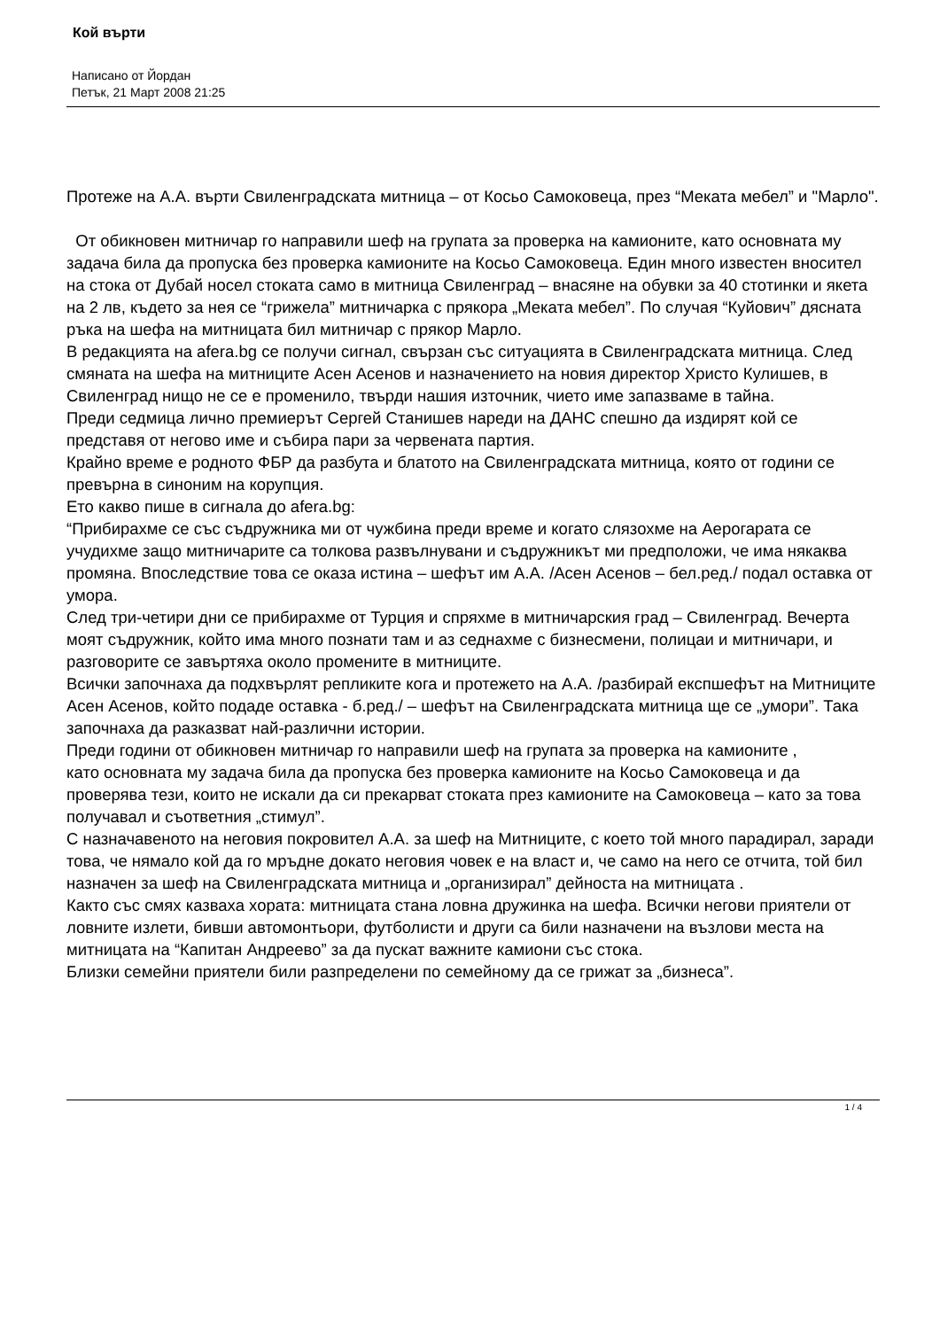Кой върти
Написано от Йордан
Петък, 21 Март 2008 21:25
Протеже на А.А. върти Свиленградската митница – от Косьо Самоковеца, през “Меката мебел” и "Марло".
От обикновен митничар го направили шеф на групата за проверка на камионите, като основната му задача била да пропуска без проверка камионите на Косьо Самоковеца. Един много известен вносител на стока от Дубай носел стоката само в митница Свиленград – внасяне на обувки за 40 стотинки и якета на 2 лв, където за нея се “грижела” митничарка с прякора „Меката мебел”. По случая “Куйович” дясната ръка на шефа на митницата бил митничар с прякор Марло.
В редакцията на afera.bg се получи сигнал, свързан със ситуацията в Свиленградската митница. След смяната на шефа на митниците Асен Асенов и назначението на новия директор Христо Кулишев, в Свиленград нищо не се е променило, твърди нашия източник, чието име запазваме в тайна.
Преди седмица лично премиерът Сергей Станишев нареди на ДАНС спешно да издирят кой се представя от негово име и събира пари за червената партия.
Крайно време е родното ФБР да разбута и блатото на Свиленградската митница, която от години се превърна в синоним на корупция.
Ето какво пише в сигнала до afera.bg:
“Прибирахме се със съдружника ми от чужбина преди време и когато слязохме на Аерогарата се учудихме защо митничарите са толкова развълнувани и съдружникът ми предположи, че има някаква промяна. Впоследствие това се оказа истина – шефът им А.А. /Асен Асенов – бел.ред./ подал оставка от умора.
След три-четири дни се прибирахме от Турция и спряхме в митничарския град – Свиленград. Вечерта моят съдружник, който има много познати там и аз седнахме с бизнесмени, полицаи и митничари, и разговорите се завъртяха около промените в митниците.
Всички започнаха да подхвърлят репликите кога и протежето на А.А. /разбирай експшефът на Митниците Асен Асенов, който подаде оставка - б.ред./ – шефът на Свиленградската митница ще се „умори”. Така започнаха да разказват най-различни истории.
Преди години от обикновен митничар го направили шеф на групата за проверка на камионите ,
като основната му задача била да пропуска без проверка камионите на Косьо Самоковеца и да проверява тези, които не искали да си прекарват стоката през камионите на Самоковеца – като за това получавал и съответния „стимул”.
С назначавеното на неговия покровител А.А. за шеф на Митниците, с което той много парадирал, заради това, че нямало кой да го мръдне докато неговия човек е на власт и, че само на него се отчита, той бил назначен за шеф на Свиленградската митница и „организирал” дейноста на митницата .
Както със смях казваха хората: митницата стана ловна дружинка на шефа. Всички негови приятели от ловните излети, бивши автомонтьори, футболисти и други са били назначени на възлови места на митницата на “Капитан Андреево” за да пускат важните камиони със стока.
Близки семейни приятели били разпределени по семейному да се грижат за „бизнеса”.
1 / 4